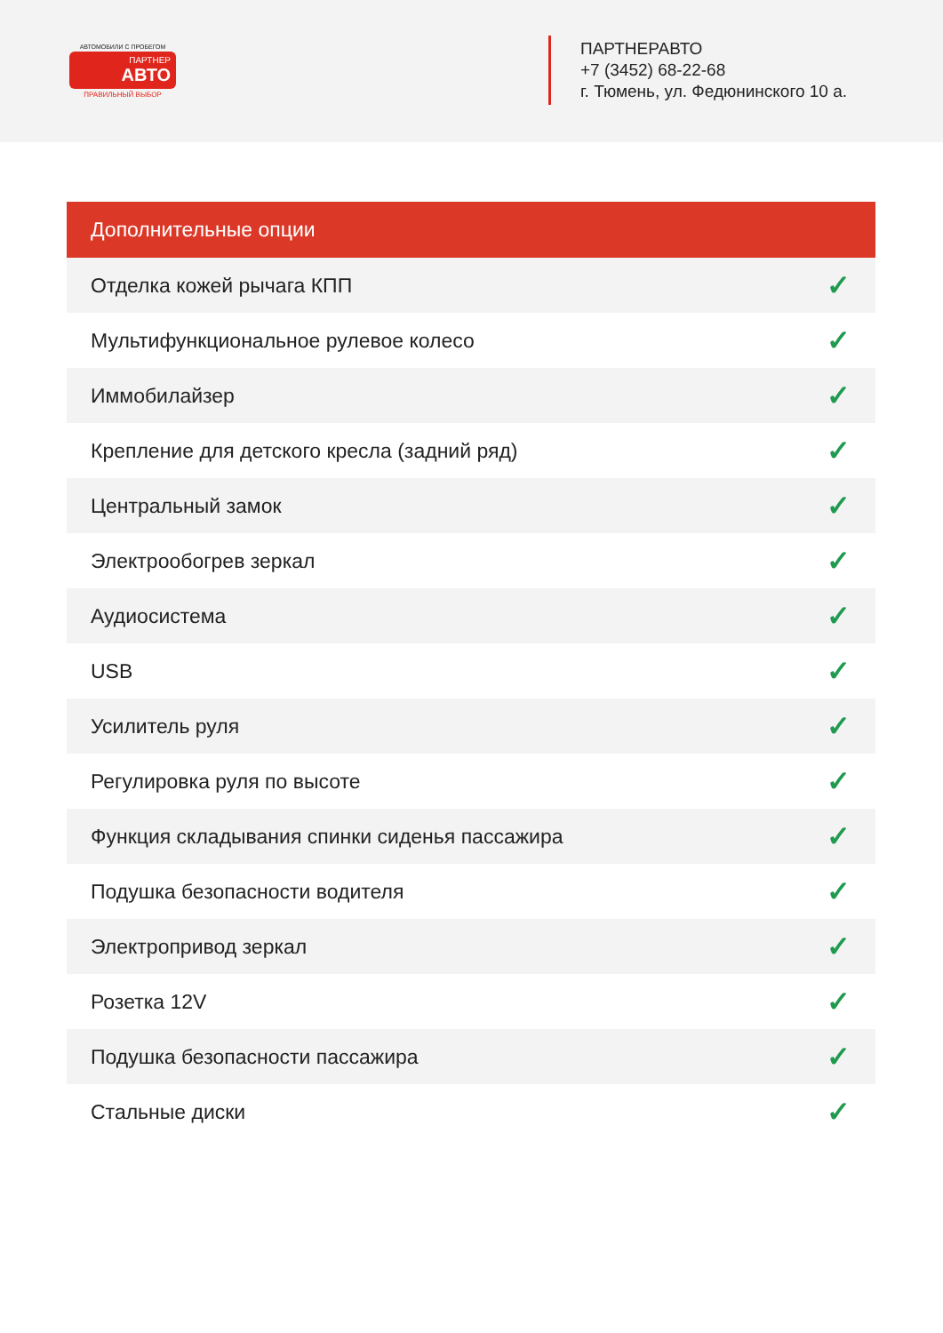АВТОМОБИЛИ С ПРОБЕГОМ
ПАРТНЕР
АВТО
ПРАВИЛЬНЫЙ ВЫБОР
ПАРТНЕРАВТО
+7 (3452) 68-22-68
г. Тюмень, ул. Федюнинского 10 а.
| Дополнительные опции | |
| --- | --- |
| Отделка кожей рычага КПП | ✓ |
| Мультифункциональное рулевое колесо | ✓ |
| Иммобилайзер | ✓ |
| Крепление для детского кресла (задний ряд) | ✓ |
| Центральный замок | ✓ |
| Электрообогрев зеркал | ✓ |
| Аудиосистема | ✓ |
| USB | ✓ |
| Усилитель руля | ✓ |
| Регулировка руля по высоте | ✓ |
| Функция складывания спинки сиденья пассажира | ✓ |
| Подушка безопасности водителя | ✓ |
| Электропривод зеркал | ✓ |
| Розетка 12V | ✓ |
| Подушка безопасности пассажира | ✓ |
| Стальные диски | ✓ |